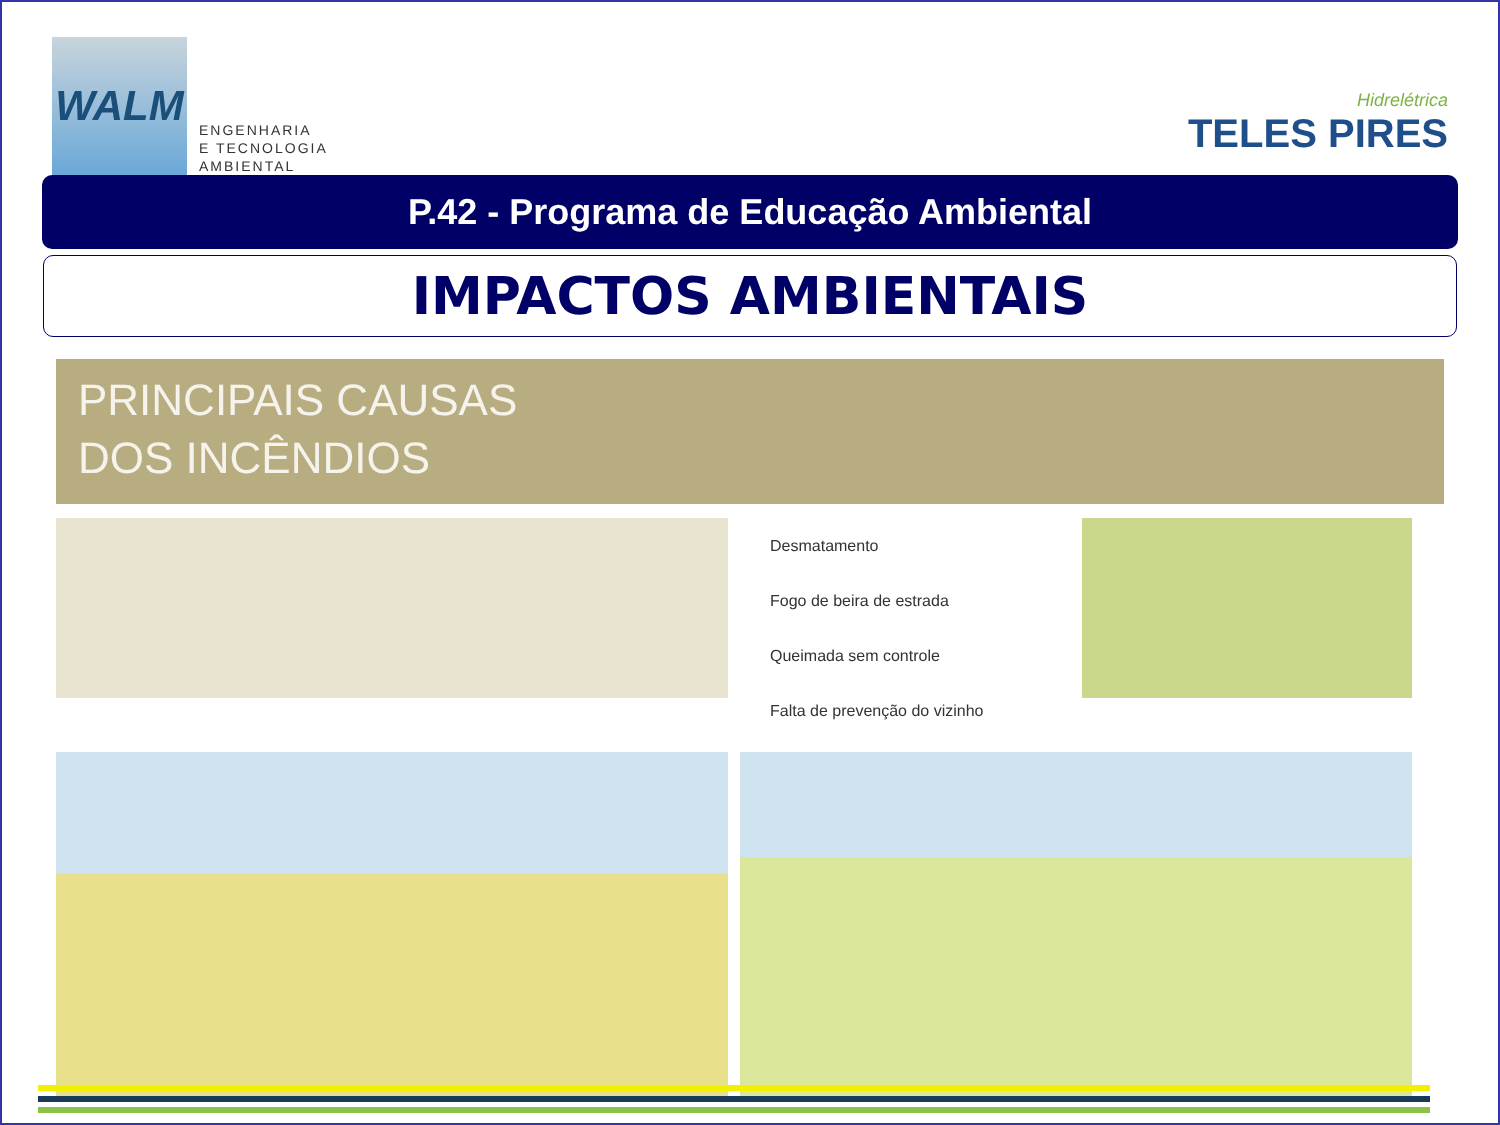WALM
ENGENHARIA
E TECNOLOGIA
AMBIENTAL
Hidrelétrica
TELES PIRES
P.42 - Programa de Educação Ambiental
IMPACTOS AMBIENTAIS
PRINCIPAIS CAUSAS
DOS INCÊNDIOS
Desmatamento
Fogo de beira de estrada
Queimada sem controle
Falta de prevenção do vizinho